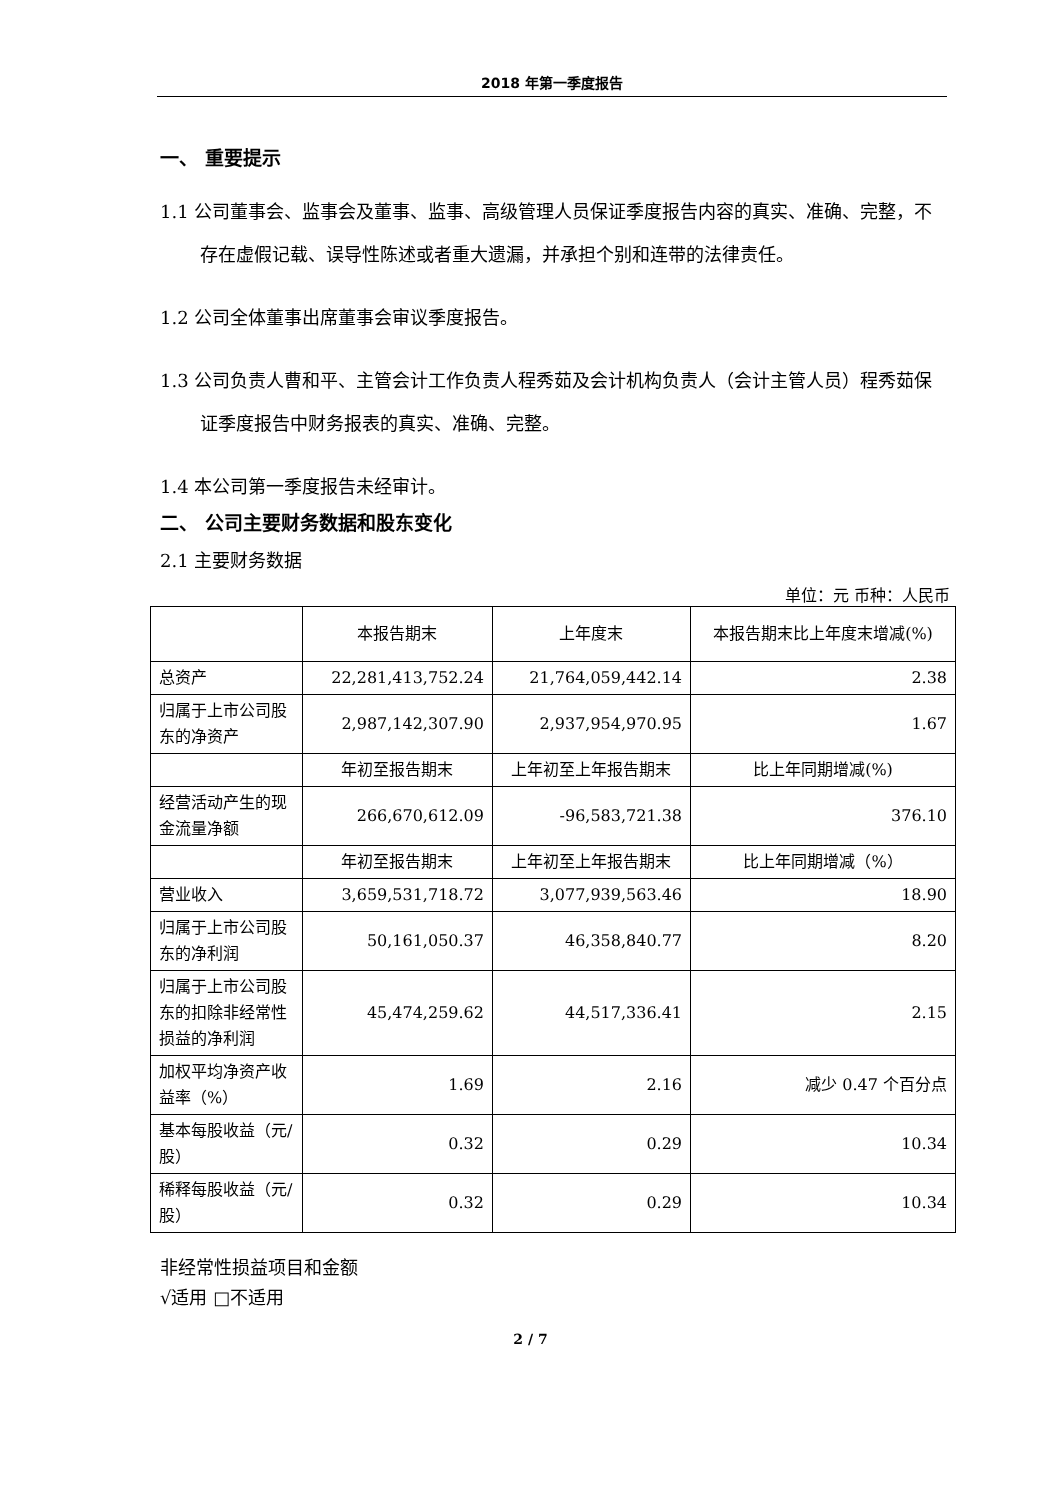2018 年第一季度报告
一、 重要提示
1.1 公司董事会、监事会及董事、监事、高级管理人员保证季度报告内容的真实、准确、完整，不存在虚假记载、误导性陈述或者重大遗漏，并承担个别和连带的法律责任。
1.2 公司全体董事出席董事会审议季度报告。
1.3 公司负责人曹和平、主管会计工作负责人程秀茹及会计机构负责人（会计主管人员）程秀茹保证季度报告中财务报表的真实、准确、完整。
1.4 本公司第一季度报告未经审计。
二、 公司主要财务数据和股东变化
2.1 主要财务数据
单位：元 币种：人民币
| | 本报告期末 | 上年度末 | 本报告期末比上年度末增减(%) |
| 总资产 | 22,281,413,752.24 | 21,764,059,442.14 | 2.38 |
| 归属于上市公司股东的净资产 | 2,987,142,307.90 | 2,937,954,970.95 | 1.67 |
| | 年初至报告期末 | 上年初至上年报告期末 | 比上年同期增减(%) |
| 经营活动产生的现金流量净额 | 266,670,612.09 | -96,583,721.38 | 376.10 |
| | 年初至报告期末 | 上年初至上年报告期末 | 比上年同期增减（%） |
| 营业收入 | 3,659,531,718.72 | 3,077,939,563.46 | 18.90 |
| 归属于上市公司股东的净利润 | 50,161,050.37 | 46,358,840.77 | 8.20 |
| 归属于上市公司股东的扣除非经常性损益的净利润 | 45,474,259.62 | 44,517,336.41 | 2.15 |
| 加权平均净资产收益率（%） | 1.69 | 2.16 | 减少 0.47 个百分点 |
| 基本每股收益（元/股） | 0.32 | 0.29 | 10.34 |
| 稀释每股收益（元/股） | 0.32 | 0.29 | 10.34 |
非经常性损益项目和金额
√适用 □不适用
2 / 7